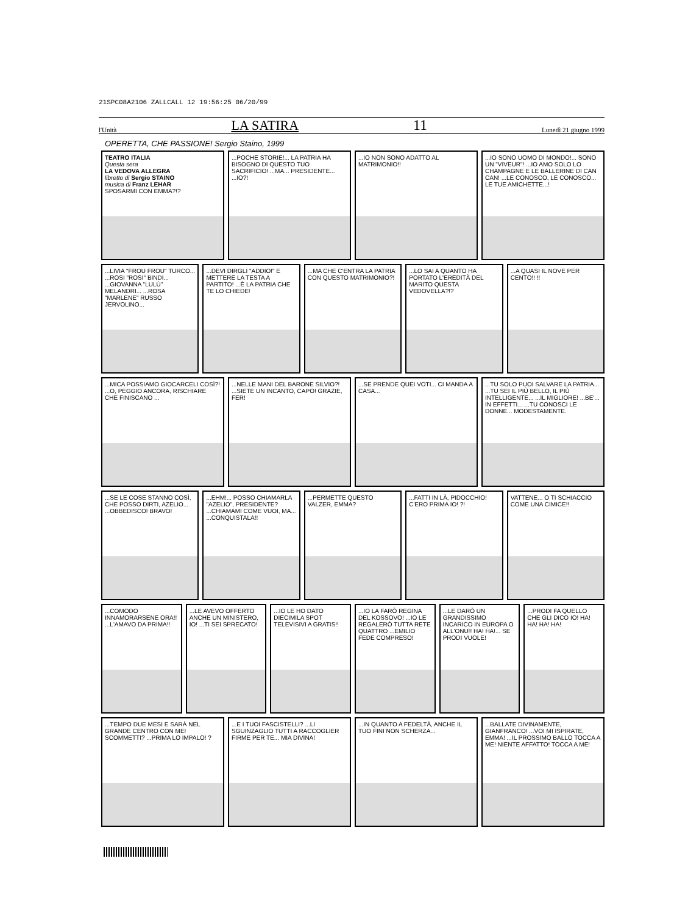21SPC08A2106 ZALLCALL 12 19:56:25 06/20/99
l'Unità LA SATIRA 11 Lunedì 21 giugno 1999
OPERETTA, CHE PASSIONE! Sergio Staino, 1999
TEATRO ITALIA
Questa sera
LA VEDOVA ALLEGRA
libretto di Sergio STAINO
musica di Franz LEHAR
SPOSARMI CON EMMA?!?
...POCHE STORIE!... LA PATRIA HA BISOGNO DI QUESTO TUO SACRIFICIO! ...MA... PRESIDENTE... ...IO?!
...IO NON SONO ADATTO AL MATRIMONIO!!
...IO SONO UOMO DI MONDO!... SONO UN "VIVEUR"! ...IO AMO SOLO LO CHAMPAGNE E LE BALLERINE DI CAN CAN! ...LE CONOSCO, LE CONOSCO... LE TUE AMICHETTE...!
...LIVIA "FROU FROU" TURCO... ...ROSI "ROSI" BINDI... ...GIOVANNA "LULÙ" MELANDRI... ...ROSA "MARLENE" RUSSO JERVOLINO...
...DEVI DIRGLI "ADDIO!" E METTERE LA TESTA A PARTITO! ...È LA PATRIA CHE TE LO CHIEDE!
...MA CHE C'ENTRA LA PATRIA CON QUESTO MATRIMONIO?!
...LO SAI A QUANTO HA PORTATO L'EREDITÀ DEL MARITO QUESTA VEDOVELLA?!?
...A QUASI IL NOVE PER CENTO!! !!
...MICA POSSIAMO GIOCARCELI COSÌ?! ...O, PEGGIO ANCORA, RISCHIARE CHE FINISCANO ...
...NELLE MANI DEL BARONE SILVIO?! ...SIETE UN INCANTO, CAPO! GRAZIE, FER!
...SE PRENDE QUEI VOTI... CI MANDA A CASA...
...TU SOLO PUOI SALVARE LA PATRIA... ...TU SEI IL PIÙ BELLO, IL PIÙ INTELLIGENTE... ...IL MIGLIORE! ...BE'... IN EFFETTI... ...TU CONOSCI LE DONNE... MODESTAMENTE.
...SE LE COSE STANNO COSÌ, CHE POSSO DIRTI, AZELIO... ...OBBEDISCO! BRAVO!
...EHM!... POSSO CHIAMARLA "AZELIO", PRESIDENTE? ...CHIAMAMI COME VUOI, MA... ...CONQUISTALA!!
...PERMETTE QUESTO VALZER, EMMA?
...FATTI IN LÀ, PIDOCCHIO! C'ERO PRIMA IO! ?!
VATTENE... O TI SCHIACCIO COME UNA CIMICE!!
...COMODO INNAMORARSENE ORA!! ...L'AMAVO DA PRIMA!!
...LE AVEVO OFFERTO ANCHE UN MINISTERO, IO! ...TI SEI SPRECATO!
...IO LE HO DATO DIECIMILA SPOT TELEVISIVI A GRATIS!!
...IO LA FARÒ REGINA DEL KOSSOVO! ...IO LE REGALERÒ TUTTA RETE QUATTRO ...EMILIO FEDE COMPRESO!
...LE DARÒ UN GRANDISSIMO INCARICO IN EUROPA O ALL'ONU!! HA! HA!... SE PRODI VUOLE!
...PRODI FA QUELLO CHE GLI DICO IO! HA! HA! HA! HA!
...TEMPO DUE MESI E SARÀ NEL GRANDE CENTRO CON ME! SCOMMETTI? ...PRIMA LO IMPALO! ?
...E I TUOI FASCISTELLI? ...LI SGUINZAGLIO TUTTI A RACCOGLIER FIRME PER TE... MIA DIVINA!
...IN QUANTO A FEDELTÀ, ANCHE IL TUO FINI NON SCHERZA...
...BALLATE DIVINAMENTE, GIANFRANCO! ...VOI MI ISPIRATE, EMMA! ...IL PROSSIMO BALLO TOCCA A ME! NIENTE AFFATTO! TOCCA A ME!